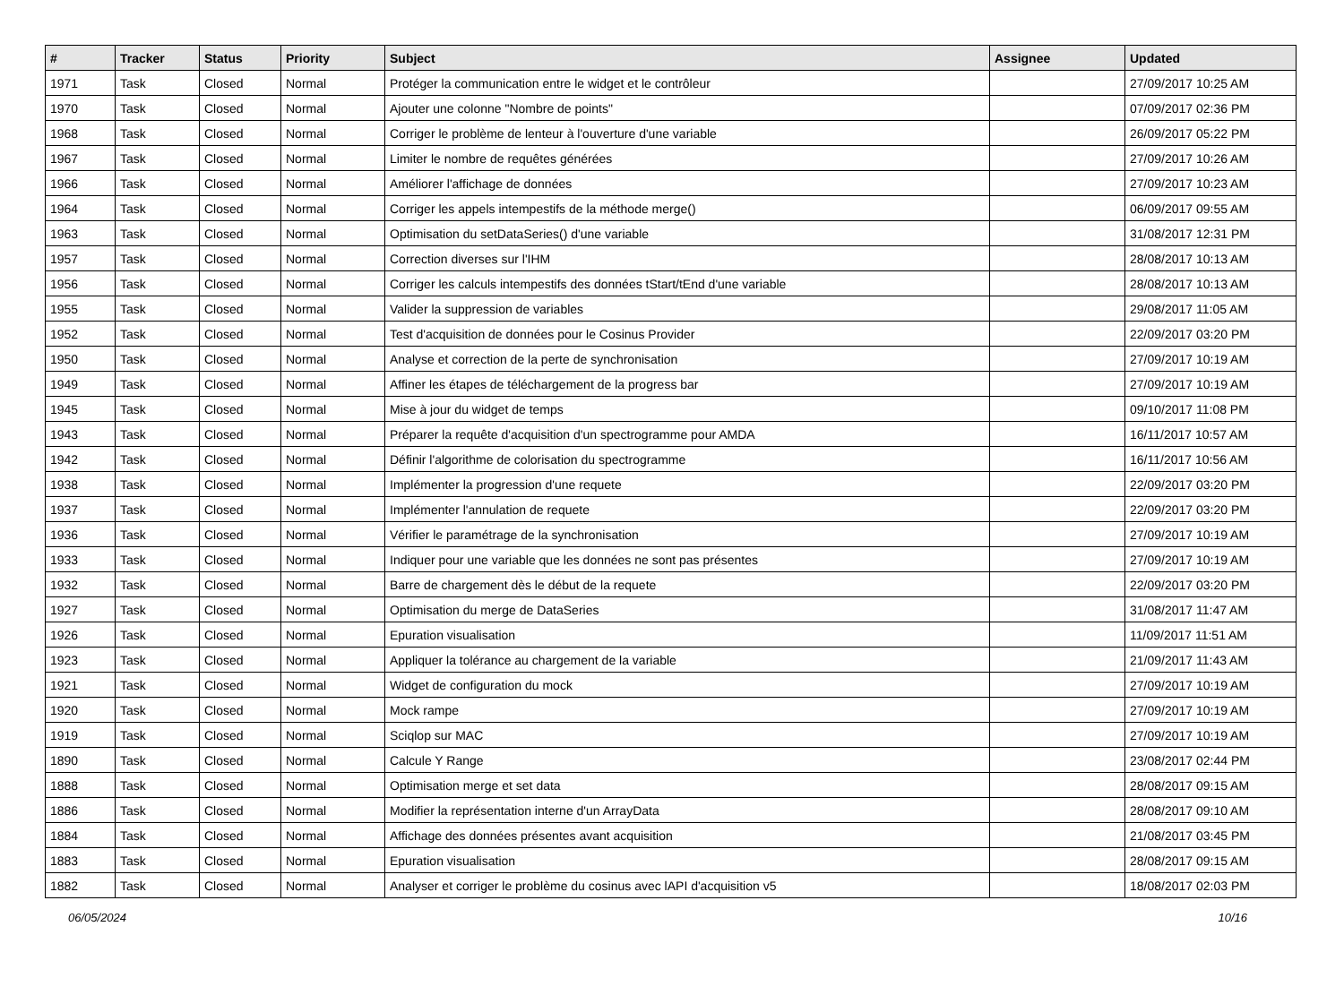| # | Tracker | Status | Priority | Subject | Assignee | Updated |
| --- | --- | --- | --- | --- | --- | --- |
| 1971 | Task | Closed | Normal | Protéger la communication entre le widget et le contrôleur | | 27/09/2017 10:25 AM |
| 1970 | Task | Closed | Normal | Ajouter une colonne "Nombre de points" | | 07/09/2017 02:36 PM |
| 1968 | Task | Closed | Normal | Corriger le problème de lenteur à l'ouverture d'une variable | | 26/09/2017 05:22 PM |
| 1967 | Task | Closed | Normal | Limiter le nombre de requêtes générées | | 27/09/2017 10:26 AM |
| 1966 | Task | Closed | Normal | Améliorer l'affichage de données | | 27/09/2017 10:23 AM |
| 1964 | Task | Closed | Normal | Corriger les appels intempestifs de la méthode merge() | | 06/09/2017 09:55 AM |
| 1963 | Task | Closed | Normal | Optimisation du setDataSeries() d'une variable | | 31/08/2017 12:31 PM |
| 1957 | Task | Closed | Normal | Correction diverses sur l'IHM | | 28/08/2017 10:13 AM |
| 1956 | Task | Closed | Normal | Corriger les calculs intempestifs des données tStart/tEnd d'une variable | | 28/08/2017 10:13 AM |
| 1955 | Task | Closed | Normal | Valider la suppression de variables | | 29/08/2017 11:05 AM |
| 1952 | Task | Closed | Normal | Test d'acquisition de données pour le Cosinus Provider | | 22/09/2017 03:20 PM |
| 1950 | Task | Closed | Normal | Analyse et correction de la perte de synchronisation | | 27/09/2017 10:19 AM |
| 1949 | Task | Closed | Normal | Affiner les étapes de téléchargement de la progress bar | | 27/09/2017 10:19 AM |
| 1945 | Task | Closed | Normal | Mise à jour du widget de temps | | 09/10/2017 11:08 PM |
| 1943 | Task | Closed | Normal | Préparer la requête d'acquisition d'un spectrogramme pour AMDA | | 16/11/2017 10:57 AM |
| 1942 | Task | Closed | Normal | Définir l'algorithme de colorisation du spectrogramme | | 16/11/2017 10:56 AM |
| 1938 | Task | Closed | Normal | Implémenter la progression d'une requete | | 22/09/2017 03:20 PM |
| 1937 | Task | Closed | Normal | Implémenter l'annulation de requete | | 22/09/2017 03:20 PM |
| 1936 | Task | Closed | Normal | Vérifier le paramétrage de la synchronisation | | 27/09/2017 10:19 AM |
| 1933 | Task | Closed | Normal | Indiquer pour une variable que les données ne sont pas présentes | | 27/09/2017 10:19 AM |
| 1932 | Task | Closed | Normal | Barre de chargement dès le début de la requete | | 22/09/2017 03:20 PM |
| 1927 | Task | Closed | Normal | Optimisation du merge de DataSeries | | 31/08/2017 11:47 AM |
| 1926 | Task | Closed | Normal | Epuration visualisation | | 11/09/2017 11:51 AM |
| 1923 | Task | Closed | Normal | Appliquer la tolérance au chargement de la variable | | 21/09/2017 11:43 AM |
| 1921 | Task | Closed | Normal | Widget de configuration du mock | | 27/09/2017 10:19 AM |
| 1920 | Task | Closed | Normal | Mock rampe | | 27/09/2017 10:19 AM |
| 1919 | Task | Closed | Normal | Sciqlop sur MAC | | 27/09/2017 10:19 AM |
| 1890 | Task | Closed | Normal | Calcule Y Range | | 23/08/2017 02:44 PM |
| 1888 | Task | Closed | Normal | Optimisation merge et set data | | 28/08/2017 09:15 AM |
| 1886 | Task | Closed | Normal | Modifier la représentation interne d'un ArrayData | | 28/08/2017 09:10 AM |
| 1884 | Task | Closed | Normal | Affichage des données présentes avant acquisition | | 21/08/2017 03:45 PM |
| 1883 | Task | Closed | Normal | Epuration visualisation | | 28/08/2017 09:15 AM |
| 1882 | Task | Closed | Normal | Analyser et corriger le problème du cosinus avec lAPI d'acquisition v5 | | 18/08/2017 02:03 PM |
06/05/2024 10/16